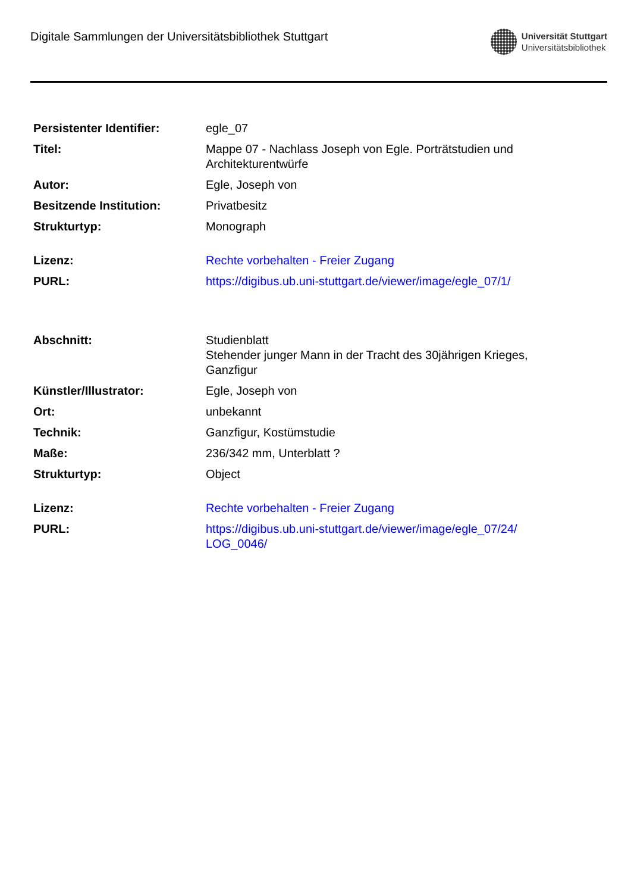Digitale Sammlungen der Universitätsbibliothek Stuttgart
Universität Stuttgart
Universitätsbibliothek
| Persistenter Identifier: | egle_07 |
| Titel: | Mappe 07 - Nachlass Joseph von Egle. Porträtstudien und Architekturentwürfe |
| Autor: | Egle, Joseph von |
| Besitzende Institution: | Privatbesitz |
| Strukturtyp: | Monograph |
| Lizenz: | Rechte vorbehalten - Freier Zugang |
| PURL: | https://digibus.ub.uni-stuttgart.de/viewer/image/egle_07/1/ |
| Abschnitt: | Studienblatt Stehender junger Mann in der Tracht des 30jährigen Krieges, Ganzfigur |
| Künstler/Illustrator: | Egle, Joseph von |
| Ort: | unbekannt |
| Technik: | Ganzfigur, Kostümstudie |
| Maße: | 236/342 mm, Unterblatt ? |
| Strukturtyp: | Object |
| Lizenz: | Rechte vorbehalten - Freier Zugang |
| PURL: | https://digibus.ub.uni-stuttgart.de/viewer/image/egle_07/24/ LOG_0046/ |